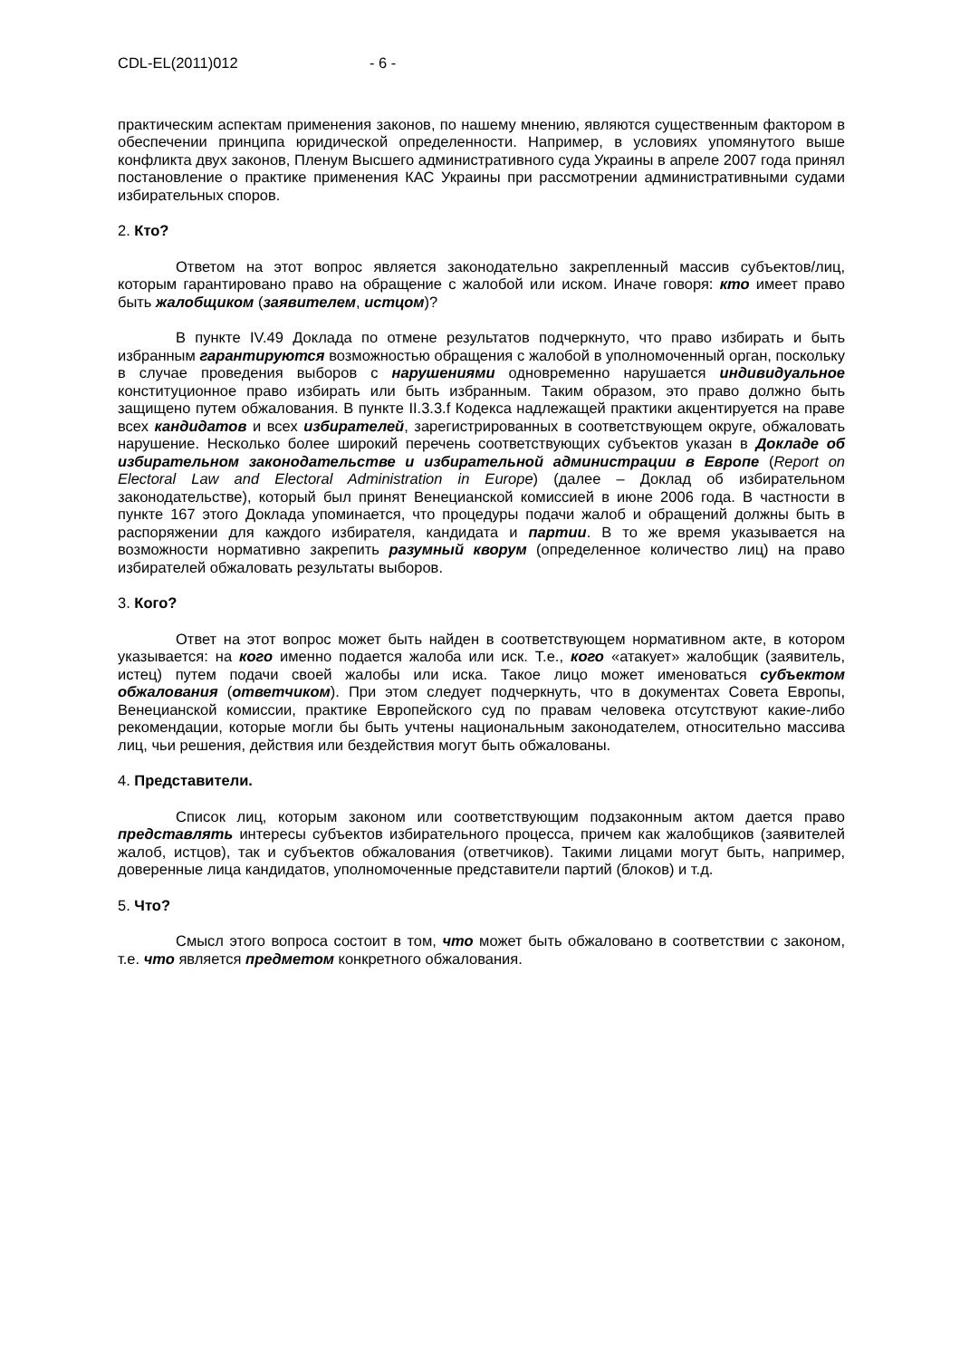CDL-EL(2011)012 - 6 -
практическим аспектам применения законов, по нашему мнению, являются существенным фактором в обеспечении принципа юридической определенности. Например, в условиях упомянутого выше конфликта двух законов, Пленум Высшего административного суда Украины в апреле 2007 года принял постановление о практике применения КАС Украины при рассмотрении административными судами избирательных споров.
2. Кто?
Ответом на этот вопрос является законодательно закрепленный массив субъектов/лиц, которым гарантировано право на обращение с жалобой или иском. Иначе говоря: кто имеет право быть жалобщиком (заявителем, истцом)?
В пункте IV.49 Доклада по отмене результатов подчеркнуто, что право избирать и быть избранным гарантируются возможностью обращения с жалобой в уполномоченный орган, поскольку в случае проведения выборов с нарушениями одновременно нарушается индивидуальное конституционное право избирать или быть избранным. Таким образом, это право должно быть защищено путем обжалования. В пункте II.3.3.f Кодекса надлежащей практики акцентируется на праве всех кандидатов и всех избирателей, зарегистрированных в соответствующем округе, обжаловать нарушение. Несколько более широкий перечень соответствующих субъектов указан в Докладе об избирательном законодательстве и избирательной администрации в Европе (Report on Electoral Law and Electoral Administration in Europe) (далее – Доклад об избирательном законодательстве), который был принят Венецианской комиссией в июне 2006 года. В частности в пункте 167 этого Доклада упоминается, что процедуры подачи жалоб и обращений должны быть в распоряжении для каждого избирателя, кандидата и партии. В то же время указывается на возможности нормативно закрепить разумный кворум (определенное количество лиц) на право избирателей обжаловать результаты выборов.
3. Кого?
Ответ на этот вопрос может быть найден в соответствующем нормативном акте, в котором указывается: на кого именно подается жалоба или иск. Т.е., кого «атакует» жалобщик (заявитель, истец) путем подачи своей жалобы или иска. Такое лицо может именоваться субъектом обжалования (ответчиком). При этом следует подчеркнуть, что в документах Совета Европы, Венецианской комиссии, практике Европейского суд по правам человека отсутствуют какие-либо рекомендации, которые могли бы быть учтены национальным законодателем, относительно массива лиц, чьи решения, действия или бездействия могут быть обжалованы.
4. Представители.
Список лиц, которым законом или соответствующим подзаконным актом дается право представлять интересы субъектов избирательного процесса, причем как жалобщиков (заявителей жалоб, истцов), так и субъектов обжалования (ответчиков). Такими лицами могут быть, например, доверенные лица кандидатов, уполномоченные представители партий (блоков) и т.д.
5. Что?
Смысл этого вопроса состоит в том, что может быть обжаловано в соответствии с законом, т.е. что является предметом конкретного обжалования.